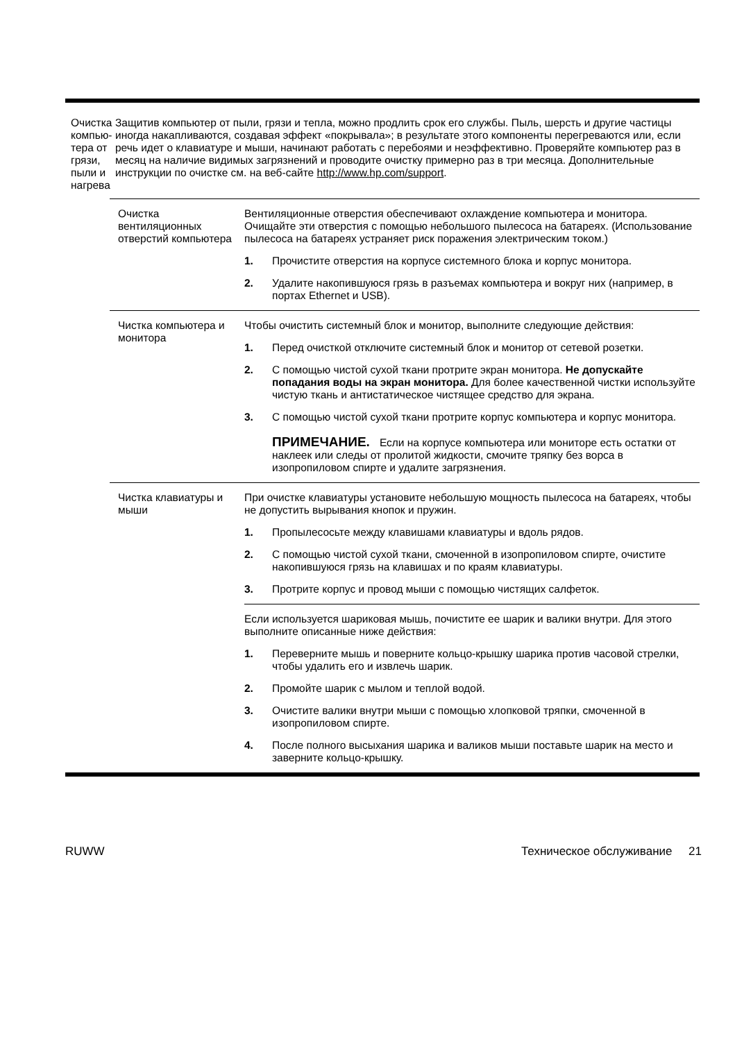| Очистка компью-тера от грязи, пыли и нагрева | Защитив компьютер от пыли, грязи и тепла, можно продлить срок его службы. Пыль, шерсть и другие частицы иногда накапливаются, создавая эффект «покрывала»; в результате этого компоненты перегреваются или, если речь идет о клавиатуре и мыши, начинают работать с перебоями и неэффективно. Проверяйте компьютер раз в месяц на наличие видимых загрязнений и проводите очистку примерно раз в три месяца. Дополнительные инструкции по очистке см. на веб-сайте http://www.hp.com/support . |
| / Очистка вентиляционных отверстий компьютера / Вентиляционные отверстия обеспечивают охлаждение компьютера и монитора. Очищайте эти отверстия с помощью небольшого пылесоса на батареях. (Использование пылесоса на батареях устраняет риск поражения электрическим током.) 1. Прочистите отверстия на корпусе системного блока и корпус монитора. 2. Удалите накопившуюся грязь в разъемах компьютера и вокруг них (например, в портах Ethernet и USB). / / Чистка компьютера и монитора / Чтобы очистить системный блок и монитор, выполните следующие действия: 1. Перед очисткой отключите системный блок и монитор от сетевой розетки. 2. С помощью чистой сухой ткани протрите экран монитора. Не допускайте попадания воды на экран монитора. Для более качественной чистки используйте чистую ткань и антистатическое чистящее средство для экрана. 3. С помощью чистой сухой ткани протрите корпус компьютера и корпус монитора. ПРИМЕЧАНИЕ. Если на корпусе компьютера или мониторе есть остатки от наклеек или следы от пролитой жидкости, смочите тряпку без ворса в изопропиловом спирте и удалите загрязнения. / / Чистка клавиатуры и мыши / При очистке клавиатуры установите небольшую мощность пылесоса на батареях, чтобы не допустить вырывания кнопок и пружин. 1. Пропылесосьте между клавишами клавиатуры и вдоль рядов. 2. С помощью чистой сухой ткани, смоченной в изопропиловом спирте, очистите накопившуюся грязь на клавишах и по краям клавиатуры. 3. Протрите корпус и провод мыши с помощью чистящих салфеток. / / / Если используется шариковая мышь, почистите ее шарик и валики внутри. Для этого выполните описанные ниже действия: 1. Переверните мышь и поверните кольцо-крышку шарика против часовой стрелки, чтобы удалить его и извлечь шарик. 2. Промойте шарик с мылом и теплой водой. 3. Очистите валики внутри мыши с помощью хлопковой тряпки, смоченной в изопропиловом спирте. 4. После полного высыхания шарика и валиков мыши поставьте шарик на место и заверните кольцо-крышку. / | |
RUWW Техническое обслуживание 21